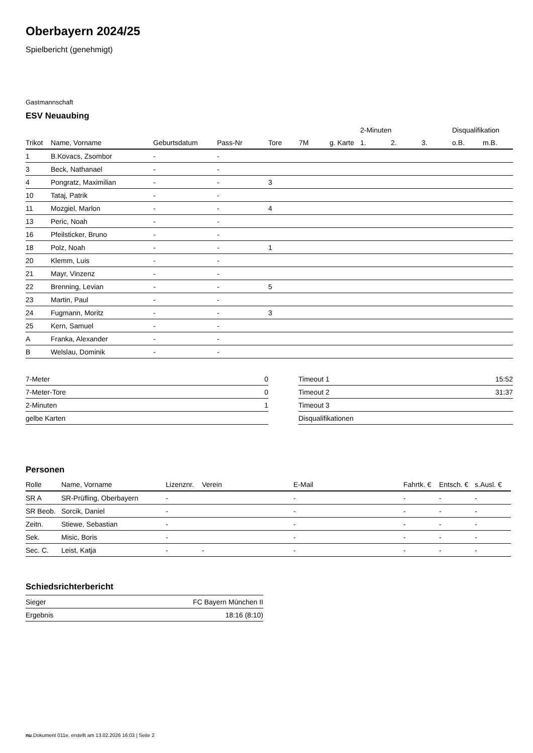Oberbayern 2024/25
Spielbericht (genehmigt)
Gastmannschaft
ESV Neuaubing
| | | | | | | | 2-Minuten | | | Disqualifikation | |
| --- | --- | --- | --- | --- | --- | --- | --- | --- | --- | --- | --- |
| Trikot | Name, Vorname | Geburtsdatum | Pass-Nr | Tore | 7M | g. Karte | 1. | 2. | 3. | o.B. | m.B. |
| 1 | B.Kovacs, Zsombor | - | - | | | | | | | | |
| 3 | Beck, Nathanael | - | - | | | | | | | | |
| 4 | Pongratz, Maximilian | - | - | 3 | | | | | | | |
| 10 | Tataj, Patrik | - | - | | | | | | | | |
| 11 | Mozgiel, Marlon | - | - | 4 | | | | | | | |
| 13 | Peric, Noah | - | - | | | | | | | | |
| 16 | Pfeilsticker, Bruno | - | - | | | | | | | | |
| 18 | Polz, Noah | - | - | 1 | | | | | | | |
| 20 | Klemm, Luis | - | - | | | | | | | | |
| 21 | Mayr, Vinzenz | - | - | | | | | | | | |
| 22 | Brenning, Levian | - | - | 5 | | | | | | | |
| 23 | Martin, Paul | - | - | | | | | | | | |
| 24 | Fugmann, Moritz | - | - | 3 | | | | | | | |
| 25 | Kern, Samuel | - | - | | | | | | | | |
| A | Franka, Alexander | - | - | | | | | | | | |
| B | Welslau, Dominik | - | - | | | | | | | | |
| 7-Meter | 0 |
| 7-Meter-Tore | 0 |
| 2-Minuten | 1 |
| gelbe Karten | |
| Timeout 1 | 15:52 |
| Timeout 2 | 31:37 |
| Timeout 3 | |
| Disqualifikationen | |
Personen
| Rolle | Name, Vorname | Lizenznr. | Verein | E-Mail | Fahrtk. € | Entsch. € | s.Ausl. € |
| --- | --- | --- | --- | --- | --- | --- | --- |
| SR A | SR-Prüfling, Oberbayern | - | | - | - | - | - |
| SR Beob. | Sorcik, Daniel | - | | - | - | - | - |
| Zeitn. | Stiewe, Sebastian | - | | - | - | - | - |
| Sek. | Misic, Boris | - | | - | - | - | - |
| Sec. C. | Leist, Katja | - | - | - | - | - | - |
Schiedsrichterbericht
| Sieger | FC Bayern München II |
| Ergebnis | 18:16 (8:10) |
nu.Dokument 011e, erstellt am 13.02.2026 16:03 | Seite 2